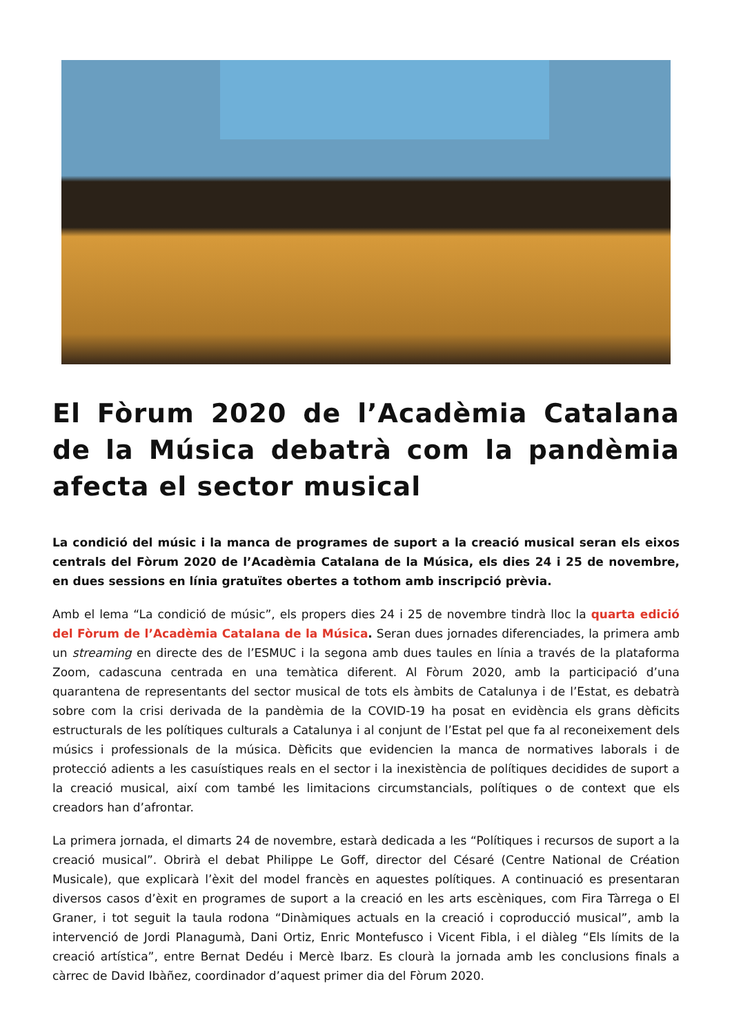El Fòrum 2020 de l’Acadèmia Catalana de la Música debatrà com la pandèmia afecta el sector musical
La condició del músic i la manca de programes de suport a la creació musical seran els eixos centrals del Fòrum 2020 de l’Acadèmia Catalana de la Música, els dies 24 i 25 de novembre, en dues sessions en línia gratuïtes obertes a tothom amb inscripció prèvia.
Amb el lema “La condició de músic”, els propers dies 24 i 25 de novembre tindrà lloc la quarta edició del Fòrum de l’Acadèmia Catalana de la Música. Seran dues jornades diferenciades, la primera amb un streaming en directe des de l’ESMUC i la segona amb dues taules en línia a través de la plataforma Zoom, cadascuna centrada en una temàtica diferent. Al Fòrum 2020, amb la participació d’una quarantena de representants del sector musical de tots els àmbits de Catalunya i de l’Estat, es debatrà sobre com la crisi derivada de la pandèmia de la COVID-19 ha posat en evidència els grans dèficits estructurals de les polítiques culturals a Catalunya i al conjunt de l’Estat pel que fa al reconeixement dels músics i professionals de la música. Dèficits que evidencien la manca de normatives laborals i de protecció adients a les casuístiques reals en el sector i la inexistència de polítiques decidides de suport a la creació musical, així com també les limitacions circumstancials, polítiques o de context que els creadors han d’afrontar.
La primera jornada, el dimarts 24 de novembre, estarà dedicada a les “Polítiques i recursos de suport a la creació musical”. Obrirà el debat Philippe Le Goff, director del Césaré (Centre National de Création Musicale), que explicarà l’èxit del model francès en aquestes polítiques. A continuació es presentaran diversos casos d’èxit en programes de suport a la creació en les arts escèniques, com Fira Tàrrega o El Graner, i tot seguit la taula rodona “Dinàmiques actuals en la creació i coproducció musical”, amb la intervenció de Jordi Planagumà, Dani Ortiz, Enric Montefusco i Vicent Fibla, i el diàleg “Els límits de la creació artística”, entre Bernat Dedéu i Mercè Ibarz. Es clourà la jornada amb les conclusions finals a càrrec de David Ibàñez, coordinador d’aquest primer dia del Fòrum 2020.